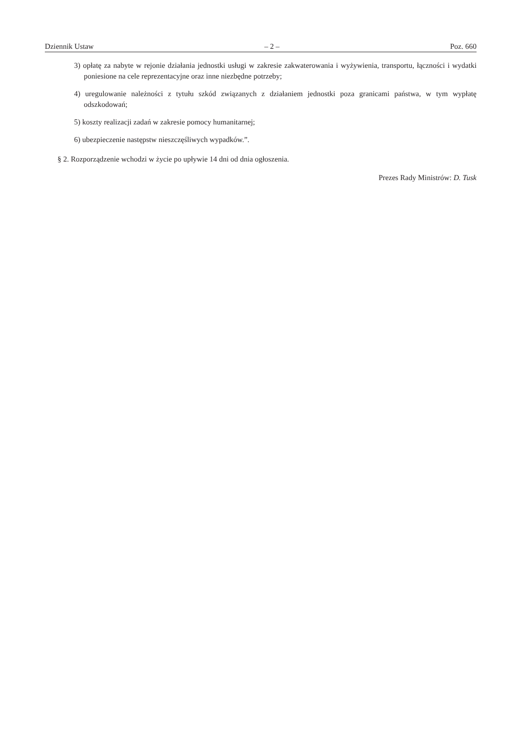Dziennik Ustaw – 2 – Poz. 660
3) opłatę za nabyte w rejonie działania jednostki usługi w zakresie zakwaterowania i wyżywienia, transportu, łączności i wydatki poniesione na cele reprezentacyjne oraz inne niezbędne potrzeby;
4) uregulowanie należności z tytułu szkód związanych z działaniem jednostki poza granicami państwa, w tym wypłatę odszkodowań;
5) koszty realizacji zadań w zakresie pomocy humanitarnej;
6) ubezpieczenie następstw nieszczęśliwych wypadków.”.
§ 2. Rozporządzenie wchodzi w życie po upływie 14 dni od dnia ogłoszenia.
Prezes Rady Ministrów: D. Tusk